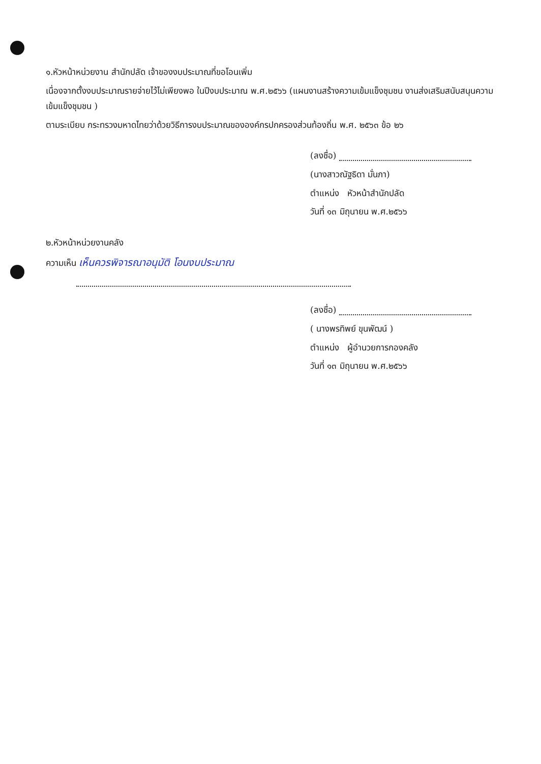๑.หัวหน้าหน่วยงาน สำนักปลัด เจ้าของงบประมาณที่ขอโอนเพิ่ม
เนื่องจากตั้งงบประมาณรายจ่ายไว้ไม่เพียงพอ ในปีงบประมาณ พ.ศ.๒๕๖๖ (แผนงานสร้างความเข้มแข็งชุมชน งานส่งเสริมสนับสนุนความเข้มแข็งชุมชน )
ตามระเบียบ กระทรวงมหาดไทยว่าด้วยวิธีการงบประมาณขององค์กรปกครองส่วนท้องถิ่น พ.ศ. ๒๕๖๓ ข้อ ๒๖
(ลงชื่อ)
(นางสาวณัฐธิดา มั่นภา)
ตำแหน่ง หัวหน้าสำนักปลัด
วันที่ ๑๓ มิถุนายน พ.ศ.๒๕๖๖
๒.หัวหน้าหน่วยงานคลัง
ความเห็น เห็นควรพิจารณาอนุมัติ โอนงบประมาณ
(ลงชื่อ)
( นางพรทิพย์ ขุนพัฒน์ )
ตำแหน่ง ผู้อำนวยการกองคลัง
วันที่ ๑๓ มิถุนายน พ.ศ.๒๕๖๖